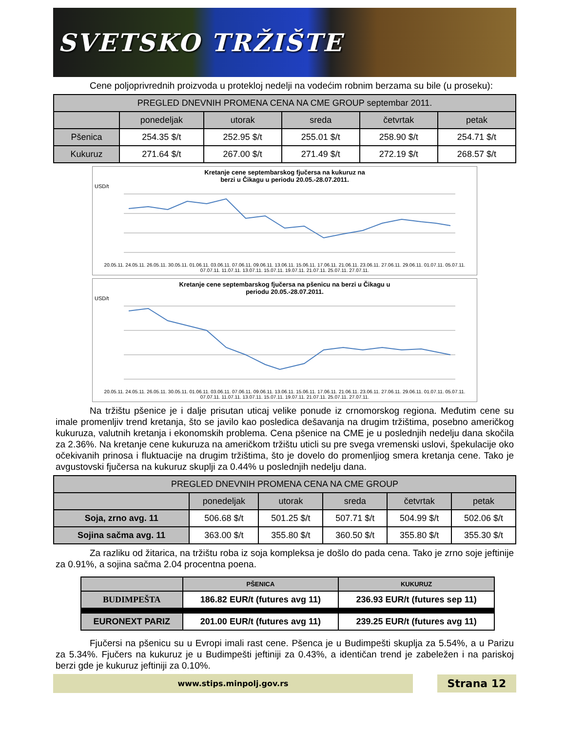SVETSKO TRŽIŠTE
Cene poljoprivrednih proizvoda u protekloj nedelji na vodećim robnim berzama su bile (u proseku):
| PREGLED DNEVNIH PROMENA CENA NA CME GROUP septembar 2011. | | | | | |
| --- | --- | --- | --- | --- | --- |
| | ponedeljak | utorak | sreda | četvrtak | petak |
| Pšenica | 254.35 $/t | 252.95 $/t | 255.01 $/t | 258.90 $/t | 254.71 $/t |
| Kukuruz | 271.64 $/t | 267.00 $/t | 271.49 $/t | 272.19 $/t | 268.57 $/t |
Kretanje cene septembarskog fjučersa na kukuruz na
berzi u Čikagu u periodu 20.05.-28.07.2011.
USD/t
20.05.11. 24.05.11. 26.05.11. 30.05.11. 01.06.11. 03.06.11. 07.06.11. 09.06.11. 13.06.11. 15.06.11. 17.06.11. 21.06.11. 23.06.11. 27.06.11. 29.06.11. 01.07.11. 05.07.11. 07.07.11. 11.07.11. 13.07.11. 15.07.11. 19.07.11. 21.07.11. 25.07.11. 27.07.11.
Kretanje cene septembarskog fjučersa na pšenicu na berzi u Čikagu u
periodu 20.05.-28.07.2011.
USD/t
20.05.11. 24.05.11. 26.05.11. 30.05.11. 01.06.11. 03.06.11. 07.06.11. 09.06.11. 13.06.11. 15.06.11. 17.06.11. 21.06.11. 23.06.11. 27.06.11. 29.06.11. 01.07.11. 05.07.11. 07.07.11. 11.07.11. 13.07.11. 15.07.11. 19.07.11. 21.07.11. 25.07.11. 27.07.11.
Na tržištu pšenice je i dalje prisutan uticaj velike ponude iz crnomorskog regiona. Međutim cene su imale promenljiv trend kretanja, što se javilo kao posledica dešavanja na drugim tržištima, posebno američkog kukuruza, valutnih kretanja i ekonomskih problema. Cena pšenice na CME je u poslednjih nedelju dana skočila za 2.36%. Na kretanje cene kukuruza na američkom tržištu uticli su pre svega vremenski uslovi, špekulacije oko očekivanih prinosa i fluktuacije na drugim tržištima, što je dovelo do promenljiog smera kretanja cene. Tako je avgustovski fjučersa na kukuruz skuplji za 0.44% u poslednjih nedelju dana.
| PREGLED DNEVNIH PROMENA CENA NA CME GROUP | | | | | |
| --- | --- | --- | --- | --- | --- |
| | ponedeljak | utorak | sreda | četvrtak | petak |
| Soja, zrno avg. 11 | 506.68 $/t | 501.25 $/t | 507.71 $/t | 504.99 $/t | 502.06 $/t |
| Sojina sačma avg. 11 | 363.00 $/t | 355.80 $/t | 360.50 $/t | 355.80 $/t | 355.30 $/t |
Za razliku od žitarica, na tržištu roba iz soja kompleksa je došlo do pada cena. Tako je zrno soje jeftinije za 0.91%, a sojina sačma 2.04 procentna poena.
| | PŠENICA | KUKURUZ |
| --- | --- | --- |
| BUDIMPEŠTA | 186.82 EUR/t (futures avg 11) | 236.93 EUR/t (futures sep 11) |
| EURONEXT PARIZ | 201.00 EUR/t (futures avg 11) | 239.25 EUR/t (futures avg 11) |
Fjučersi na pšenicu su u Evropi imali rast cene. Pšenca je u Budimpešti skuplja za 5.54%, a u Parizu za 5.34%. Fjučers na kukuruz je u Budimpešti jeftiniji za 0.43%, a identičan trend je zabeležen i na pariskoj berzi gde je kukuruz jeftiniji za 0.10%.
www.stips.minpolj.gov.rs
Strana 12